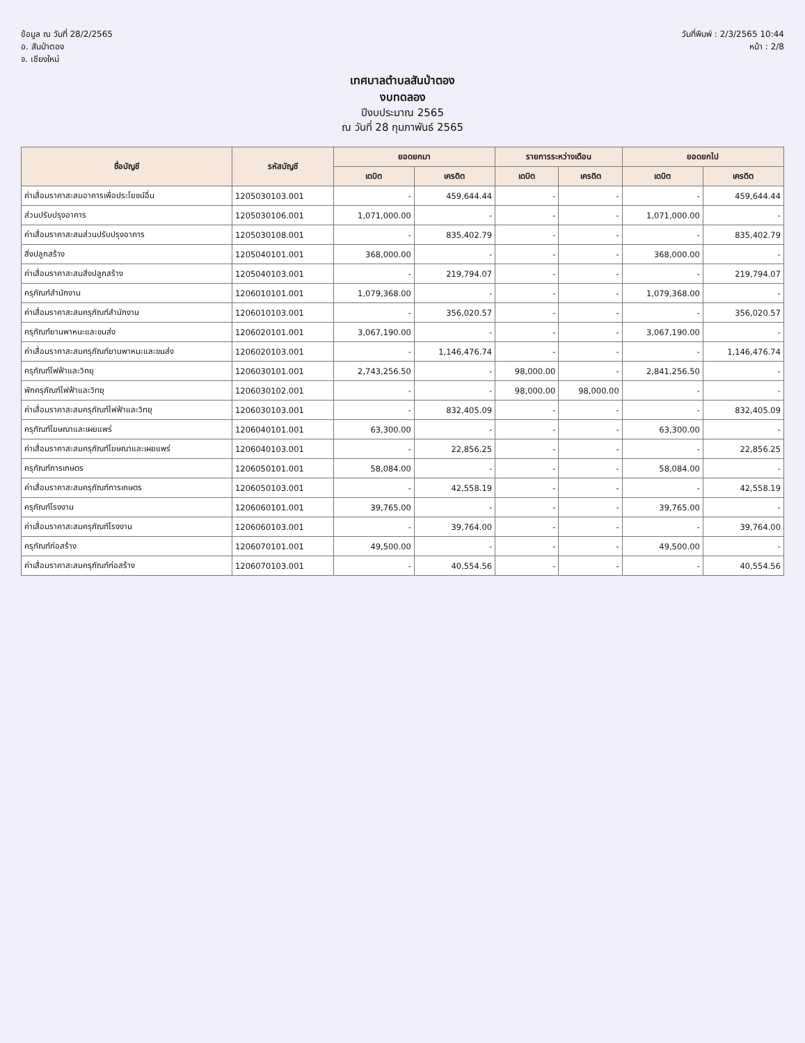ข้อมูล ณ วันที่ 28/2/2565
อ. สันป่าตอง
จ. เชียงใหม่
วันที่พิมพ์ : 2/3/2565 10:44
หน้า : 2/8
เทศบาลตำบลสันป่าตอง
งบทดลอง
ปีงบประมาณ 2565
ณ วันที่ 28 กุมภาพันธ์ 2565
| ชื่อบัญชี | รหัสบัญชี | ยอดยกมา | | รายการระหว่างเดือน | | ยอดยกไป | |
| --- | --- | --- | --- | --- | --- | --- | --- |
| | | เดบิต | เครดิต | เดบิต | เครดิต | เดบิต | เครดิต |
| ค่าเสื่อมราคาสะสมอาคารเพื่อประโยชน์อื่น | 1205030103.001 | - | 459,644.44 | - | - | - | 459,644.44 |
| ส่วนปรับปรุงอาคาร | 1205030106.001 | 1,071,000.00 | - | - | - | 1,071,000.00 | - |
| ค่าเสื่อมราคาสะสมส่วนปรับปรุงอาคาร | 1205030108.001 | - | 835,402.79 | - | - | - | 835,402.79 |
| สิ่งปลูกสร้าง | 1205040101.001 | 368,000.00 | - | - | - | 368,000.00 | - |
| ค่าเสื่อมราคาสะสมสิ่งปลูกสร้าง | 1205040103.001 | - | 219,794.07 | - | - | - | 219,794.07 |
| ครุภัณฑ์สำนักงาน | 1206010101.001 | 1,079,368.00 | - | - | - | 1,079,368.00 | - |
| ค่าเสื่อมราคาสะสมครุภัณฑ์สำนักงาน | 1206010103.001 | - | 356,020.57 | - | - | - | 356,020.57 |
| ครุภัณฑ์ยานพาหนะและขนส่ง | 1206020101.001 | 3,067,190.00 | - | - | - | 3,067,190.00 | - |
| ค่าเสื่อมราคาสะสมครุภัณฑ์ยานพาหนะและขนส่ง | 1206020103.001 | - | 1,146,476.74 | - | - | - | 1,146,476.74 |
| ครุภัณฑ์ไฟฟ้าและวิทยุ | 1206030101.001 | 2,743,256.50 | - | 98,000.00 | - | 2,841,256.50 | - |
| พักครุภัณฑ์ไฟฟ้าและวิทยุ | 1206030102.001 | - | - | 98,000.00 | 98,000.00 | - | - |
| ค่าเสื่อมราคาสะสมครุภัณฑ์ไฟฟ้าและวิทยุ | 1206030103.001 | - | 832,405.09 | - | - | - | 832,405.09 |
| ครุภัณฑ์โฆษณาและเผยแพร่ | 1206040101.001 | 63,300.00 | - | - | - | 63,300.00 | - |
| ค่าเสื่อมราคาสะสมครุภัณฑ์โฆษณาและเผยแพร่ | 1206040103.001 | - | 22,856.25 | - | - | - | 22,856.25 |
| ครุภัณฑ์การเกษตร | 1206050101.001 | 58,084.00 | - | - | - | 58,084.00 | - |
| ค่าเสื่อมราคาสะสมครุภัณฑ์การเกษตร | 1206050103.001 | - | 42,558.19 | - | - | - | 42,558.19 |
| ครุภัณฑ์โรงงาน | 1206060101.001 | 39,765.00 | - | - | - | 39,765.00 | - |
| ค่าเสื่อมราคาสะสมครุภัณฑ์โรงงาน | 1206060103.001 | - | 39,764.00 | - | - | - | 39,764.00 |
| ครุภัณฑ์ก่อสร้าง | 1206070101.001 | 49,500.00 | - | - | - | 49,500.00 | - |
| ค่าเสื่อมราคาสะสมครุภัณฑ์ก่อสร้าง | 1206070103.001 | - | 40,554.56 | - | - | - | 40,554.56 |